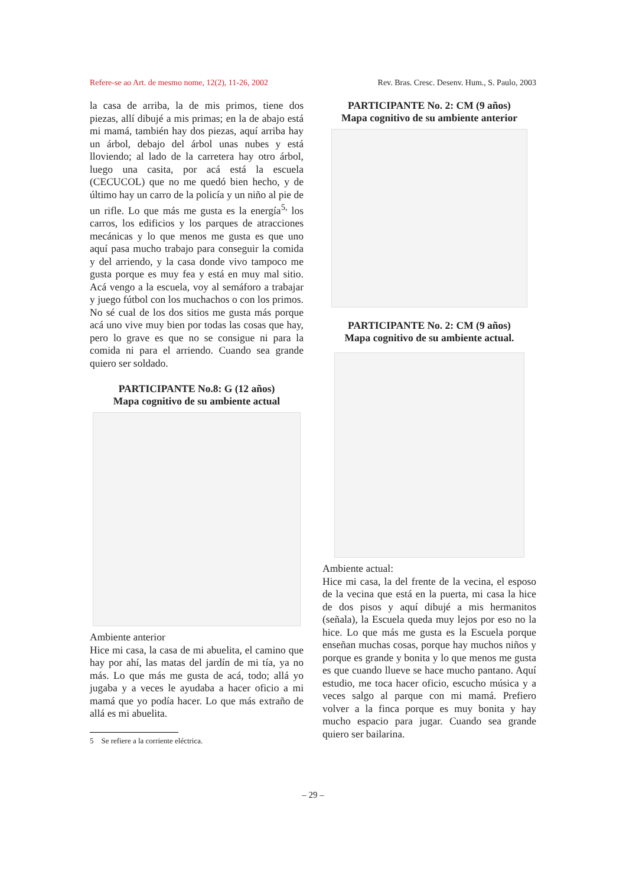Refere-se ao Art. de mesmo nome, 12(2), 11-26, 2002 Rev. Bras. Cresc. Desenv. Hum., S. Paulo, 2003
la casa de arriba, la de mis primos, tiene dos piezas, allí dibujé a mis primas; en la de abajo está mi mamá, también hay dos piezas, aquí arriba hay un árbol, debajo del árbol unas nubes y está lloviendo; al lado de la carretera hay otro árbol, luego una casita, por acá está la escuela (CECUCOL) que no me quedó bien hecho, y de último hay un carro de la policía y un niño al pie de un rifle. Lo que más me gusta es la energía<sup>5,</sup> los carros, los edificios y los parques de atracciones mecánicas y lo que menos me gusta es que uno aquí pasa mucho trabajo para conseguir la comida y del arriendo, y la casa donde vivo tampoco me gusta porque es muy fea y está en muy mal sitio. Acá vengo a la escuela, voy al semáforo a trabajar y juego fútbol con los muchachos o con los primos. No sé cual de los dos sitios me gusta más porque acá uno vive muy bien por todas las cosas que hay, pero lo grave es que no se consigue ni para la comida ni para el arriendo. Cuando sea grande quiero ser soldado.
PARTICIPANTE No.8: G (12 años)
Mapa cognitivo de su ambiente actual
Ambiente anterior
Hice mi casa, la casa de mi abuelita, el camino que hay por ahí, las matas del jardín de mi tía, ya no más. Lo que más me gusta de acá, todo; allá yo jugaba y a veces le ayudaba a hacer oficio a mi mamá que yo podía hacer. Lo que más extraño de allá es mi abuelita.
PARTICIPANTE No. 2: CM (9 años)
Mapa cognitivo de su ambiente anterior
PARTICIPANTE No. 2: CM (9 años)
Mapa cognitivo de su ambiente actual.
Ambiente actual:
Hice mi casa, la del frente de la vecina, el esposo de la vecina que está en la puerta, mi casa la hice de dos pisos y aquí dibujé a mis hermanitos (señala), la Escuela queda muy lejos por eso no la hice. Lo que más me gusta es la Escuela porque enseñan muchas cosas, porque hay muchos niños y porque es grande y bonita y lo que menos me gusta es que cuando llueve se hace mucho pantano. Aquí estudio, me toca hacer oficio, escucho música y a veces salgo al parque con mi mamá. Prefiero volver a la finca porque es muy bonita y hay mucho espacio para jugar. Cuando sea grande quiero ser bailarina.
5 Se refiere a la corriente eléctrica.
– 29 –